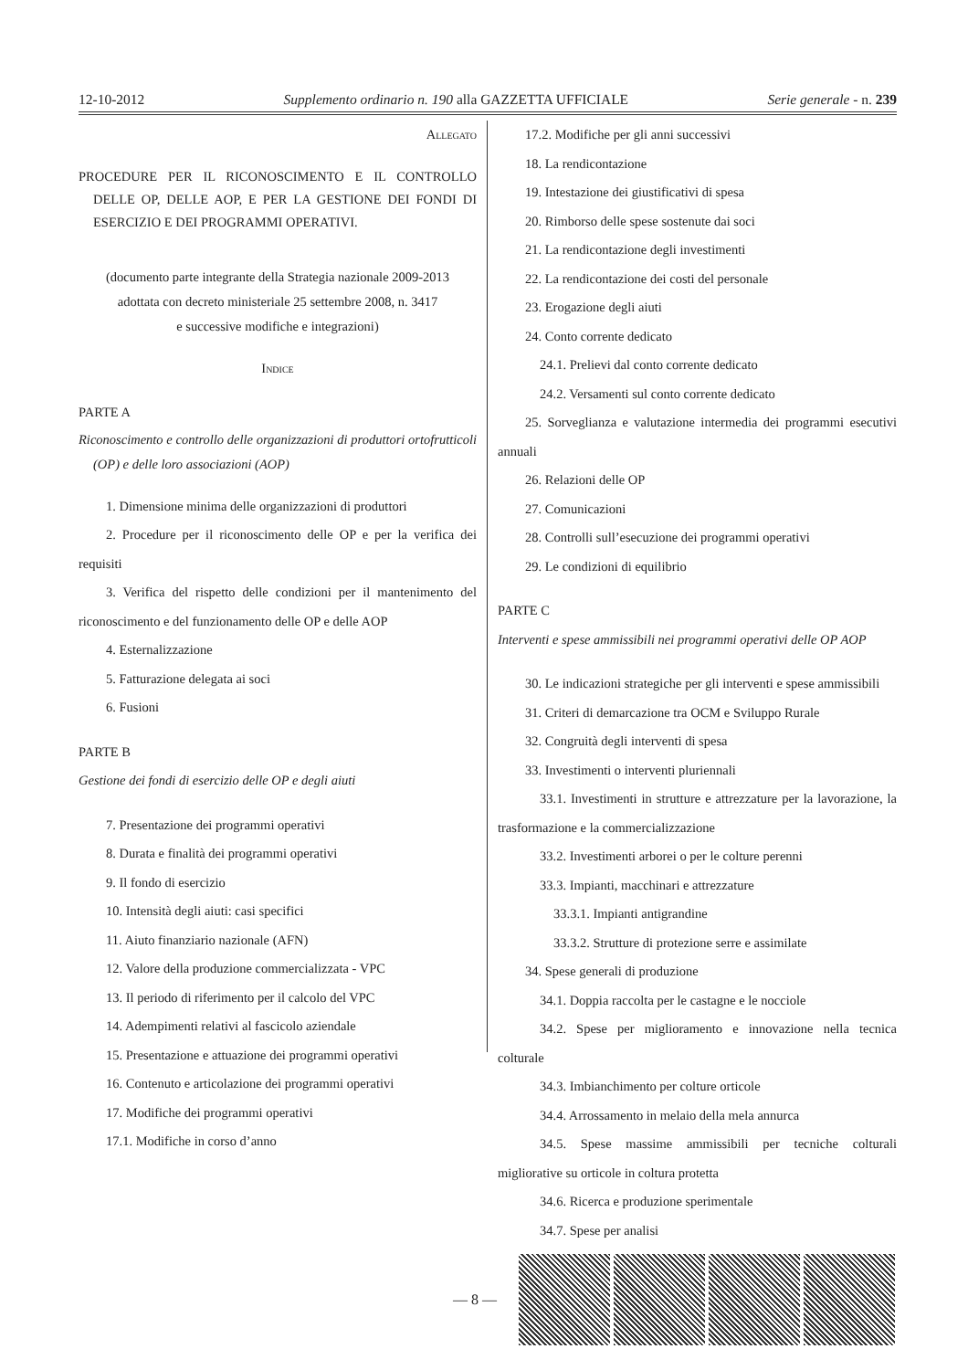12-10-2012 Supplemento ordinario n. 190 alla GAZZETTA UFFICIALE Serie generale - n. 239
Allegato
PROCEDURE PER IL RICONOSCIMENTO E IL CONTROLLO DELLE OP, DELLE AOP, E PER LA GESTIONE DEI FONDI DI ESERCIZIO E DEI PROGRAMMI OPERATIVI.
(documento parte integrante della Strategia nazionale 2009-2013
adottata con decreto ministeriale 25 settembre 2008, n. 3417
e successive modifiche e integrazioni)
Indice
PARTE A
Riconoscimento e controllo delle organizzazioni di produttori ortofrutticoli (OP) e delle loro associazioni (AOP)
1. Dimensione minima delle organizzazioni di produttori
2. Procedure per il riconoscimento delle OP e per la verifica dei requisiti
3. Verifica del rispetto delle condizioni per il mantenimento del riconoscimento e del funzionamento delle OP e delle AOP
4. Esternalizzazione
5. Fatturazione delegata ai soci
6. Fusioni
PARTE B
Gestione dei fondi di esercizio delle OP e degli aiuti
7. Presentazione dei programmi operativi
8. Durata e finalità dei programmi operativi
9. Il fondo di esercizio
10. Intensità degli aiuti: casi specifici
11. Aiuto finanziario nazionale (AFN)
12. Valore della produzione commercializzata - VPC
13. Il periodo di riferimento per il calcolo del VPC
14. Adempimenti relativi al fascicolo aziendale
15. Presentazione e attuazione dei programmi operativi
16. Contenuto e articolazione dei programmi operativi
17. Modifiche dei programmi operativi
17.1. Modifiche in corso d’anno
17.2. Modifiche per gli anni successivi
18. La rendicontazione
19. Intestazione dei giustificativi di spesa
20. Rimborso delle spese sostenute dai soci
21. La rendicontazione degli investimenti
22. La rendicontazione dei costi del personale
23. Erogazione degli aiuti
24. Conto corrente dedicato
24.1. Prelievi dal conto corrente dedicato
24.2. Versamenti sul conto corrente dedicato
25. Sorveglianza e valutazione intermedia dei programmi esecutivi annuali
26. Relazioni delle OP
27. Comunicazioni
28. Controlli sull’esecuzione dei programmi operativi
29. Le condizioni di equilibrio
PARTE C
Interventi e spese ammissibili nei programmi operativi delle OP AOP
30. Le indicazioni strategiche per gli interventi e spese ammissibili
31. Criteri di demarcazione tra OCM e Sviluppo Rurale
32. Congruità degli interventi di spesa
33. Investimenti o interventi pluriennali
33.1. Investimenti in strutture e attrezzature per la lavorazione, la trasformazione e la commercializzazione
33.2. Investimenti arborei o per le colture perenni
33.3. Impianti, macchinari e attrezzature
33.3.1. Impianti antigrandine
33.3.2. Strutture di protezione serre e assimilate
34. Spese generali di produzione
34.1. Doppia raccolta per le castagne e le nocciole
34.2. Spese per miglioramento e innovazione nella tecnica colturale
34.3. Imbianchimento per colture orticole
34.4. Arrossamento in melaio della mela annurca
34.5. Spese massime ammissibili per tecniche colturali migliorative su orticole in coltura protetta
34.6. Ricerca e produzione sperimentale
34.7. Spese per analisi
— 8 —